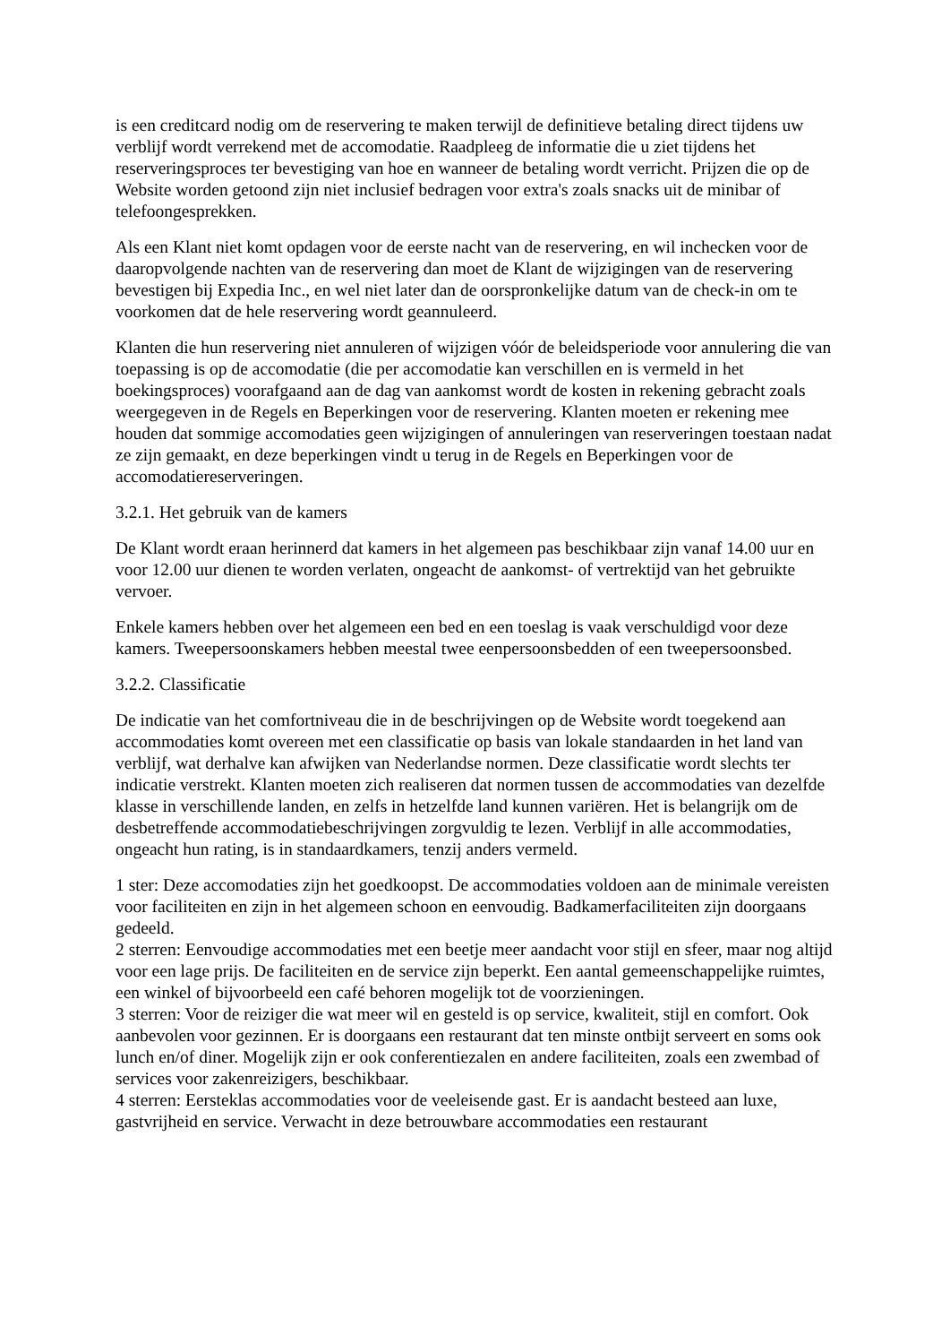is een creditcard nodig om de reservering te maken terwijl de definitieve betaling direct tijdens uw verblijf wordt verrekend met de accomodatie. Raadpleeg de informatie die u ziet tijdens het reserveringsproces ter bevestiging van hoe en wanneer de betaling wordt verricht. Prijzen die op de Website worden getoond zijn niet inclusief bedragen voor extra's zoals snacks uit de minibar of telefoongesprekken.
Als een Klant niet komt opdagen voor de eerste nacht van de reservering, en wil inchecken voor de daaropvolgende nachten van de reservering dan moet de Klant de wijzigingen van de reservering bevestigen bij Expedia Inc., en wel niet later dan de oorspronkelijke datum van de check-in om te voorkomen dat de hele reservering wordt geannuleerd.
Klanten die hun reservering niet annuleren of wijzigen vóór de beleidsperiode voor annulering die van toepassing is op de accomodatie (die per accomodatie kan verschillen en is vermeld in het boekingsproces) voorafgaand aan de dag van aankomst wordt de kosten in rekening gebracht zoals weergegeven in de Regels en Beperkingen voor de reservering. Klanten moeten er rekening mee houden dat sommige accomodaties geen wijzigingen of annuleringen van reserveringen toestaan nadat ze zijn gemaakt, en deze beperkingen vindt u terug in de Regels en Beperkingen voor de accomodatiereserveringen.
3.2.1. Het gebruik van de kamers
De Klant wordt eraan herinnerd dat kamers in het algemeen pas beschikbaar zijn vanaf 14.00 uur en voor 12.00 uur dienen te worden verlaten, ongeacht de aankomst- of vertrektijd van het gebruikte vervoer.
Enkele kamers hebben over het algemeen een bed en een toeslag is vaak verschuldigd voor deze kamers. Tweepersoonskamers hebben meestal twee eenpersoonsbedden of een tweepersoonsbed.
3.2.2. Classificatie
De indicatie van het comfortniveau die in de beschrijvingen op de Website wordt toegekend aan accommodaties komt overeen met een classificatie op basis van lokale standaarden in het land van verblijf, wat derhalve kan afwijken van Nederlandse normen. Deze classificatie wordt slechts ter indicatie verstrekt. Klanten moeten zich realiseren dat normen tussen de accommodaties van dezelfde klasse in verschillende landen, en zelfs in hetzelfde land kunnen variëren. Het is belangrijk om de desbetreffende accommodatiebeschrijvingen zorgvuldig te lezen. Verblijf in alle accommodaties, ongeacht hun rating, is in standaardkamers, tenzij anders vermeld.
1 ster: Deze accomodaties zijn het goedkoopst. De accommodaties voldoen aan de minimale vereisten voor faciliteiten en zijn in het algemeen schoon en eenvoudig. Badkamerfaciliteiten zijn doorgaans gedeeld.
2 sterren: Eenvoudige accommodaties met een beetje meer aandacht voor stijl en sfeer, maar nog altijd voor een lage prijs. De faciliteiten en de service zijn beperkt. Een aantal gemeenschappelijke ruimtes, een winkel of bijvoorbeeld een café behoren mogelijk tot de voorzieningen.
3 sterren: Voor de reiziger die wat meer wil en gesteld is op service, kwaliteit, stijl en comfort. Ook aanbevolen voor gezinnen. Er is doorgaans een restaurant dat ten minste ontbijt serveert en soms ook lunch en/of diner. Mogelijk zijn er ook conferentiezalen en andere faciliteiten, zoals een zwembad of services voor zakenreizigers, beschikbaar.
4 sterren: Eersteklas accommodaties voor de veeleisende gast. Er is aandacht besteed aan luxe, gastvrijheid en service. Verwacht in deze betrouwbare accommodaties een restaurant